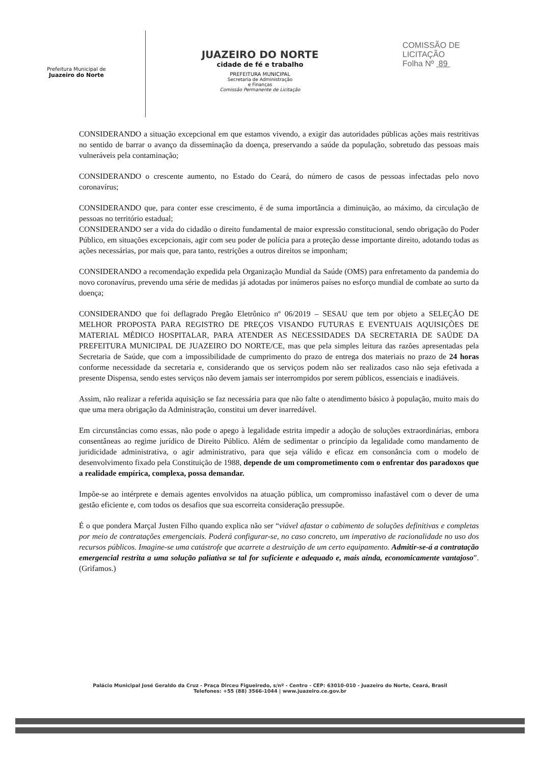Prefeitura Municipal de
Juazeiro do Norte
JUAZEIRO DO NORTE
cidade de fé e trabalho
PREFEITURA MUNICIPAL
Secretaria de Administração
e Finanças
Comissão Permanente de Licitação
COMISSÃO DE LICITAÇÃO
Folha Nº 89
CONSIDERANDO a situação excepcional em que estamos vivendo, a exigir das autoridades públicas ações mais restritivas no sentido de barrar o avanço da disseminação da doença, preservando a saúde da população, sobretudo das pessoas mais vulneráveis pela contaminação;
CONSIDERANDO o crescente aumento, no Estado do Ceará, do número de casos de pessoas infectadas pelo novo coronavírus;
CONSIDERANDO que, para conter esse crescimento, é de suma importância a diminuição, ao máximo, da circulação de pessoas no território estadual;
CONSIDERANDO ser a vida do cidadão o direito fundamental de maior expressão constitucional, sendo obrigação do Poder Público, em situações excepcionais, agir com seu poder de polícia para a proteção desse importante direito, adotando todas as ações necessárias, por mais que, para tanto, restrições a outros direitos se imponham;
CONSIDERANDO a recomendação expedida pela Organização Mundial da Saúde (OMS) para enfretamento da pandemia do novo coronavírus, prevendo uma série de medidas já adotadas por inúmeros países no esforço mundial de combate ao surto da doença;
CONSIDERANDO que foi deflagrado Pregão Eletrônico nº 06/2019 – SESAU que tem por objeto a SELEÇÃO DE MELHOR PROPOSTA PARA REGISTRO DE PREÇOS VISANDO FUTURAS E EVENTUAIS AQUISIÇÕES DE MATERIAL MÉDICO HOSPITALAR, PARA ATENDER AS NECESSIDADES DA SECRETARIA DE SAÚDE DA PREFEITURA MUNICIPAL DE JUAZEIRO DO NORTE/CE, mas que pela simples leitura das razões apresentadas pela Secretaria de Saúde, que com a impossibilidade de cumprimento do prazo de entrega dos materiais no prazo de 24 horas conforme necessidade da secretaria e, considerando que os serviços podem não ser realizados caso não seja efetivada a presente Dispensa, sendo estes serviços não devem jamais ser interrompidos por serem públicos, essenciais e inadiáveis.
Assim, não realizar a referida aquisição se faz necessária para que não falte o atendimento básico à população, muito mais do que uma mera obrigação da Administração, constitui um dever inarredável.
Em circunstâncias como essas, não pode o apego à legalidade estrita impedir a adoção de soluções extraordinárias, embora consentâneas ao regime jurídico de Direito Público. Além de sedimentar o princípio da legalidade como mandamento de juridicidade administrativa, o agir administrativo, para que seja válido e eficaz em consonância com o modelo de desenvolvimento fixado pela Constituição de 1988, depende de um comprometimento com o enfrentar dos paradoxos que a realidade empírica, complexa, possa demandar.
Impõe-se ao intérprete e demais agentes envolvidos na atuação pública, um compromisso inafastável com o dever de uma gestão eficiente e, com todos os desafios que sua escorreita consideração pressupõe.
É o que pondera Marçal Justen Filho quando explica não ser “viável afastar o cabimento de soluções definitivas e completas por meio de contratações emergenciais. Poderá configurar-se, no caso concreto, um imperativo de racionalidade no uso dos recursos públicos. Imagine-se uma catástrofe que acarrete a destruição de um certo equipamento. Admitir-se-á a contratação emergencial restrita a uma solução paliativa se tal for suficiente e adequado e, mais ainda, economicamente vantajoso”. (Grifamos.)
Palácio Municipal José Geraldo da Cruz - Praça Dirceu Figueiredo, s/nº - Centro - CEP: 63010-010 - Juazeiro do Norte, Ceará, Brasil
Telefones: +55 (88) 3566-1044 | www.juazeiro.ce.gov.br